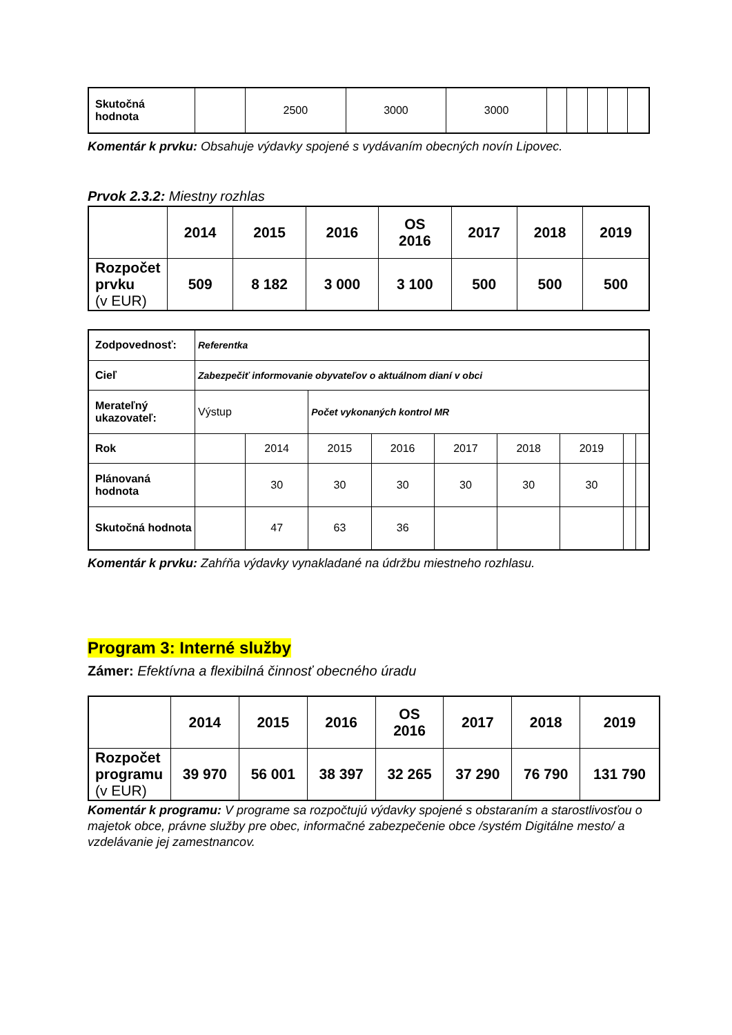| Skutočná hodnota | | 2500 | 3000 | 3000 | | | | | |
Komentár k prvku: Obsahuje výdavky spojené s vydávaním obecných novín Lipovec.
Prvok 2.3.2: Miestny rozhlas
| | 2014 | 2015 | 2016 | OS 2016 | 2017 | 2018 | 2019 |
| --- | --- | --- | --- | --- | --- | --- | --- |
| Rozpočet prvku (v EUR) | 509 | 8 182 | 3 000 | 3 100 | 500 | 500 | 500 |
| Zodpovednosť: | Referentka | | | | | | | | |
| Cieľ | Zabezpečiť informovanie obyvateľov o aktuálnom dianí v obci | | | | | | | | |
| Merateľný ukazovateľ: | Výstup | | Počet vykonaných kontrol MR | | | | | | |
| Rok | | 2014 | 2015 | 2016 | 2017 | 2018 | 2019 | | |
| Plánovaná hodnota | | 30 | 30 | 30 | 30 | 30 | 30 | | |
| Skutočná hodnota | | 47 | 63 | 36 | | | | | |
Komentár k prvku: Zahŕňa výdavky vynakladané na údržbu miestneho rozhlasu.
Program 3: Interné služby
Zámer: Efektívna a flexibilná činnosť obecného úradu
| | 2014 | 2015 | 2016 | OS 2016 | 2017 | 2018 | 2019 |
| --- | --- | --- | --- | --- | --- | --- | --- |
| Rozpočet programu (v EUR) | 39 970 | 56 001 | 38 397 | 32 265 | 37 290 | 76 790 | 131 790 |
Komentár k programu: V programe sa rozpočtujú výdavky spojené s obstaraním a starostlivosťou o majetok obce, právne služby pre obec, informačné zabezpečenie obce /systém Digitálne mesto/ a vzdelávanie jej zamestnancov.